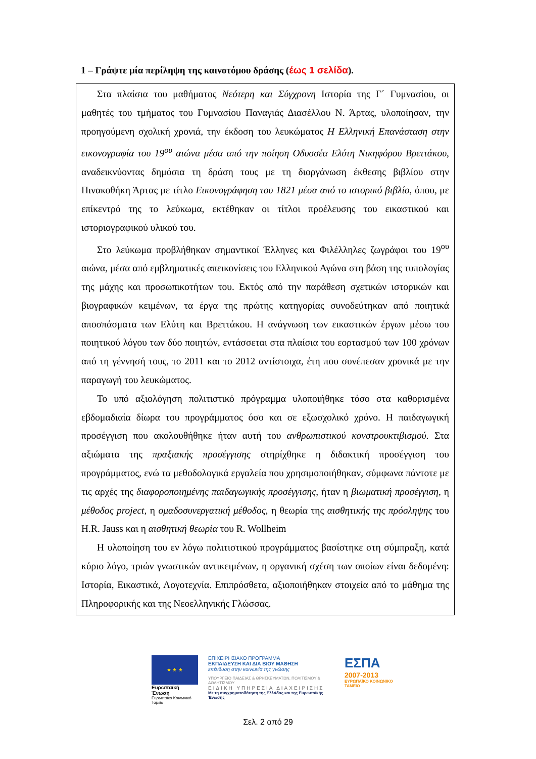1 – Γράψτε μία περίληψη της καινοτόμου δράσης (έως 1 σελίδα).
Στα πλαίσια του μαθήματος Νεότερη και Σύγχρονη Ιστορία της Γ΄ Γυμνασίου, οι μαθητές του τμήματος του Γυμνασίου Παναγιάς Διασέλλου Ν. Άρτας, υλοποίησαν, την προηγούμενη σχολική χρονιά, την έκδοση του λευκώματος Η Ελληνική Επανάσταση στην εικονογραφία του 19<sup>ου</sup> αιώνα μέσα από την ποίηση Οδυσσέα Ελύτη Νικηφόρου Βρεττάκου, αναδεικνύοντας δημόσια τη δράση τους με τη διοργάνωση έκθεσης βιβλίου στην Πινακοθήκη Άρτας με τίτλο Εικονογράφηση του 1821 μέσα από το ιστορικό βιβλίο, όπου, με επίκεντρό της το λεύκωμα, εκτέθηκαν οι τίτλοι προέλευσης του εικαστικού και ιστοριογραφικού υλικού του.
Στο λεύκωμα προβλήθηκαν σημαντικοί Έλληνες και Φιλέλληλες ζωγράφοι του 19<sup>ου</sup> αιώνα, μέσα από εμβληματικές απεικονίσεις του Ελληνικού Αγώνα στη βάση της τυπολογίας της μάχης και προσωπικοτήτων του. Εκτός από την παράθεση σχετικών ιστορικών και βιογραφικών κειμένων, τα έργα της πρώτης κατηγορίας συνοδεύτηκαν από ποιητικά αποσπάσματα των Ελύτη και Βρεττάκου. Η ανάγνωση των εικαστικών έργων μέσω του ποιητικού λόγου των δύο ποιητών, εντάσσεται στα πλαίσια του εορτασμού των 100 χρόνων από τη γέννησή τους, το 2011 και το 2012 αντίστοιχα, έτη που συνέπεσαν χρονικά με την παραγωγή του λευκώματος.
Το υπό αξιολόγηση πολιτιστικό πρόγραμμα υλοποιήθηκε τόσο στα καθορισμένα εβδομαδιαία δίωρα του προγράμματος όσο και σε εξωσχολικό χρόνο. Η παιδαγωγική προσέγγιση που ακολουθήθηκε ήταν αυτή του ανθρωπιστικού κονστρουκτιβισμού. Στα αξιώματα της πραξιακής προσέγγισης στηρίχθηκε η διδακτική προσέγγιση του προγράμματος, ενώ τα μεθοδολογικά εργαλεία που χρησιμοποιήθηκαν, σύμφωνα πάντοτε με τις αρχές της διαφοροποιημένης παιδαγωγικής προσέγγισης, ήταν η βιωματική προσέγγιση, η μέθοδος project, η ομαδοσυνεργατική μέθοδος, η θεωρία της αισθητικής της πρόσληψης του H.R. Jauss και η αισθητική θεωρία του R. Wollheim
Η υλοποίηση του εν λόγω πολιτιστικού προγράμματος βασίστηκε στη σύμπραξη, κατά κύριο λόγο, τριών γνωστικών αντικειμένων, η οργανική σχέση των οποίων είναι δεδομένη: Ιστορία, Εικαστικά, Λογοτεχνία. Επιπρόσθετα, αξιοποιήθηκαν στοιχεία από το μάθημα της Πληροφορικής και της Νεοελληνικής Γλώσσας.
★ ★ ★
Ευρωπαϊκή Ένωση
Ευρωπαϊκό Κοινωνικό Ταμείο
ΕΠΙΧΕΙΡΗΣΙΑΚΟ ΠΡΟΓΡΑΜΜΑ
ΕΚΠΑΙΔΕΥΣΗ ΚΑΙ ΔΙΑ ΒΙΟΥ ΜΑΘΗΣΗ
επένδυση στην κοινωνία της γνώσης
ΥΠΟΥΡΓΕΙΟ ΠΑΙΔΕΙΑΣ & ΘΡΗΣΚΕΥΜΑΤΩΝ, ΠΟΛΙΤΙΣΜΟΥ & ΑΘΛΗΤΙΣΜΟΥ
ΕΙΔΙΚΗ ΥΠΗΡΕΣΙΑ ΔΙΑΧΕΙΡΙΣΗΣ
Με τη συγχρηματοδότηση της Ελλάδας και της Ευρωπαϊκής Ένωσης
ΕΣΠΑ
2007-2013
ΕΥΡΩΠΑΪΚΟ ΚΟΙΝΩΝΙΚΟ ΤΑΜΕΙΟ
Σελ. 2 από 29